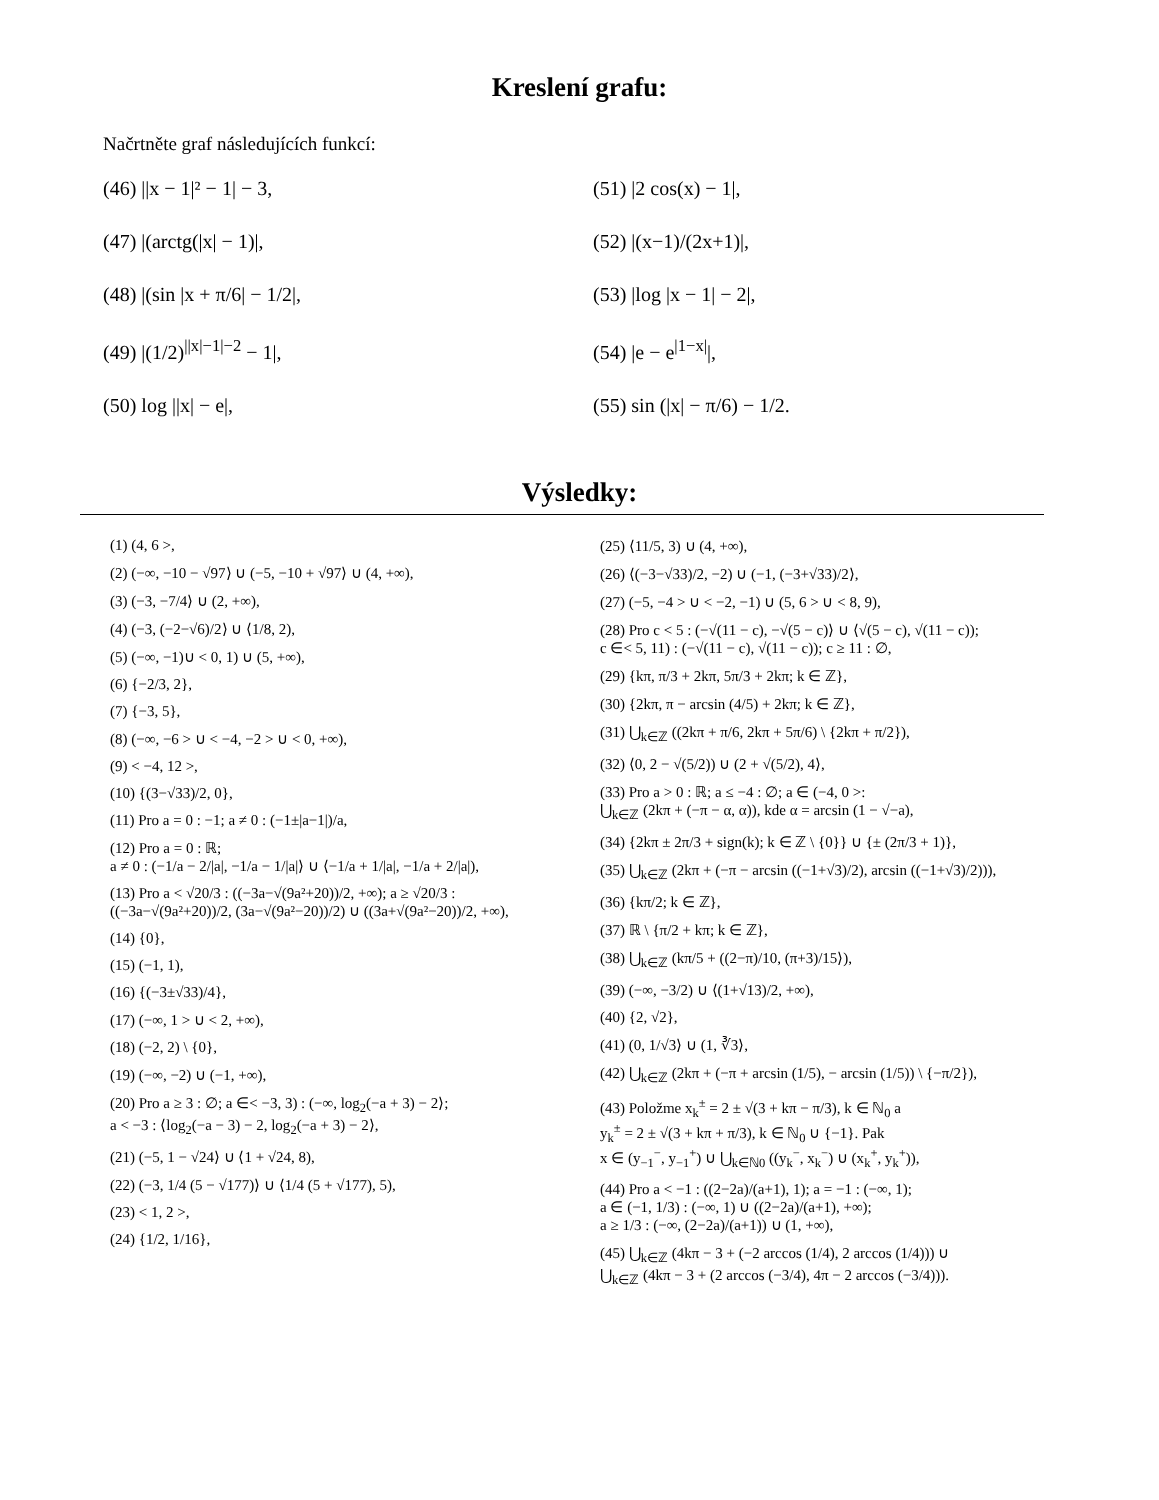Kreslení grafu:
Načrtněte graf následujících funkcí:
(46) ||x − 1|² − 1| − 3,
(47) |(arctg(|x| − 1)|,
(48) |(sin |x + π/6| − 1/2|,
(49) |(1/2)<sup>||x|−1|−2</sup> − 1|,
(50) log ||x| − e|,
(51) |2 cos(x) − 1|,
(52) |(x−1)/(2x+1)|,
(53) |log |x − 1| − 2|,
(54) |e − e<sup>|1−x|</sup>|,
(55) sin (|x| − π/6) − 1/2.
Výsledky:
(1) (4, 6 >,
(2) (−∞, −10 − √97⟩ ∪ (−5, −10 + √97⟩ ∪ (4, +∞),
(3) (−3, −7/4⟩ ∪ (2, +∞),
(4) (−3, (−2−√6)/2⟩ ∪ ⟨1/8, 2),
(5) (−∞, −1)∪ < 0, 1) ∪ (5, +∞),
(6) {−2/3, 2},
(7) {−3, 5},
(8) (−∞, −6 > ∪ < −4, −2 > ∪ < 0, +∞),
(9) < −4, 12 >,
(10) {(3−√33)/2, 0},
(11) Pro a = 0 : −1; a ≠ 0 : (−1±|a−1|)/a,
(12) Pro a = 0 : ℝ;
a ≠ 0 : (−1/a − 2/|a|, −1/a − 1/|a|⟩ ∪ ⟨−1/a + 1/|a|, −1/a + 2/|a|),
(13) Pro a < √20/3 : ((−3a−√(9a²+20))/2, +∞); a ≥ √20/3 :
((−3a−√(9a²+20))/2, (3a−√(9a²−20))/2) ∪ ((3a+√(9a²−20))/2, +∞),
(14) {0},
(15) (−1, 1),
(16) {(−3±√33)/4},
(17) (−∞, 1 > ∪ < 2, +∞),
(18) (−2, 2) \ {0},
(19) (−∞, −2) ∪ (−1, +∞),
(20) Pro a ≥ 3 : ∅; a ∈< −3, 3) : (−∞, log<sub>2</sub>(−a + 3) − 2⟩;
a < −3 : ⟨log<sub>2</sub>(−a − 3) − 2, log<sub>2</sub>(−a + 3) − 2⟩,
(21) (−5, 1 − √24⟩ ∪ ⟨1 + √24, 8),
(22) (−3, 1/4 (5 − √177)⟩ ∪ ⟨1/4 (5 + √177), 5),
(23) < 1, 2 >,
(24) {1/2, 1/16},
(25) ⟨11/5, 3) ∪ (4, +∞),
(26) ⟨(−3−√33)/2, −2) ∪ (−1, (−3+√33)/2⟩,
(27) (−5, −4 > ∪ < −2, −1) ∪ (5, 6 > ∪ < 8, 9),
(28) Pro c < 5 : (−√(11 − c), −√(5 − c)⟩ ∪ ⟨√(5 − c), √(11 − c));
c ∈< 5, 11) : (−√(11 − c), √(11 − c)); c ≥ 11 : ∅,
(29) {kπ, π/3 + 2kπ, 5π/3 + 2kπ; k ∈ ℤ},
(30) {2kπ, π − arcsin (4/5) + 2kπ; k ∈ ℤ},
(31) ⋃<sub>k∈ℤ</sub> ((2kπ + π/6, 2kπ + 5π/6) \ {2kπ + π/2}),
(32) ⟨0, 2 − √(5/2)) ∪ (2 + √(5/2), 4⟩,
(33) Pro a > 0 : ℝ; a ≤ −4 : ∅; a ∈ (−4, 0 >:
⋃<sub>k∈ℤ</sub> (2kπ + (−π − α, α)), kde α = arcsin (1 − √−a),
(34) {2kπ ± 2π/3 + sign(k); k ∈ ℤ \ {0}} ∪ {± (2π/3 + 1)},
(35) ⋃<sub>k∈ℤ</sub> (2kπ + (−π − arcsin ((−1+√3)/2), arcsin ((−1+√3)/2))),
(36) {kπ/2; k ∈ ℤ},
(37) ℝ \ {π/2 + kπ; k ∈ ℤ},
(38) ⋃<sub>k∈ℤ</sub> (kπ/5 + ((2−π)/10, (π+3)/15⟩),
(39) (−∞, −3/2) ∪ ⟨(1+√13)/2, +∞),
(40) {2, √2},
(41) (0, 1/√3⟩ ∪ (1, ∛3⟩,
(42) ⋃<sub>k∈ℤ</sub> (2kπ + (−π + arcsin (1/5), − arcsin (1/5)) \ {−π/2}),
(43) Položme x<sub>k</sub><sup>±</sup> = 2 ± √(3 + kπ − π/3), k ∈ ℕ<sub>0</sub> a
y<sub>k</sub><sup>±</sup> = 2 ± √(3 + kπ + π/3), k ∈ ℕ<sub>0</sub> ∪ {−1}. Pak
x ∈ (y<sub>−1</sub><sup>−</sup>, y<sub>−1</sub><sup>+</sup>) ∪ ⋃<sub>k∈ℕ0</sub> ((y<sub>k</sub><sup>−</sup>, x<sub>k</sub><sup>−</sup>) ∪ (x<sub>k</sub><sup>+</sup>, y<sub>k</sub><sup>+</sup>)),
(44) Pro a < −1 : ((2−2a)/(a+1), 1); a = −1 : (−∞, 1);
a ∈ (−1, 1/3) : (−∞, 1) ∪ ((2−2a)/(a+1), +∞);
a ≥ 1/3 : (−∞, (2−2a)/(a+1)) ∪ (1, +∞),
(45) ⋃<sub>k∈ℤ</sub> (4kπ − 3 + (−2 arccos (1/4), 2 arccos (1/4))) ∪
⋃<sub>k∈ℤ</sub> (4kπ − 3 + (2 arccos (−3/4), 4π − 2 arccos (−3/4))).